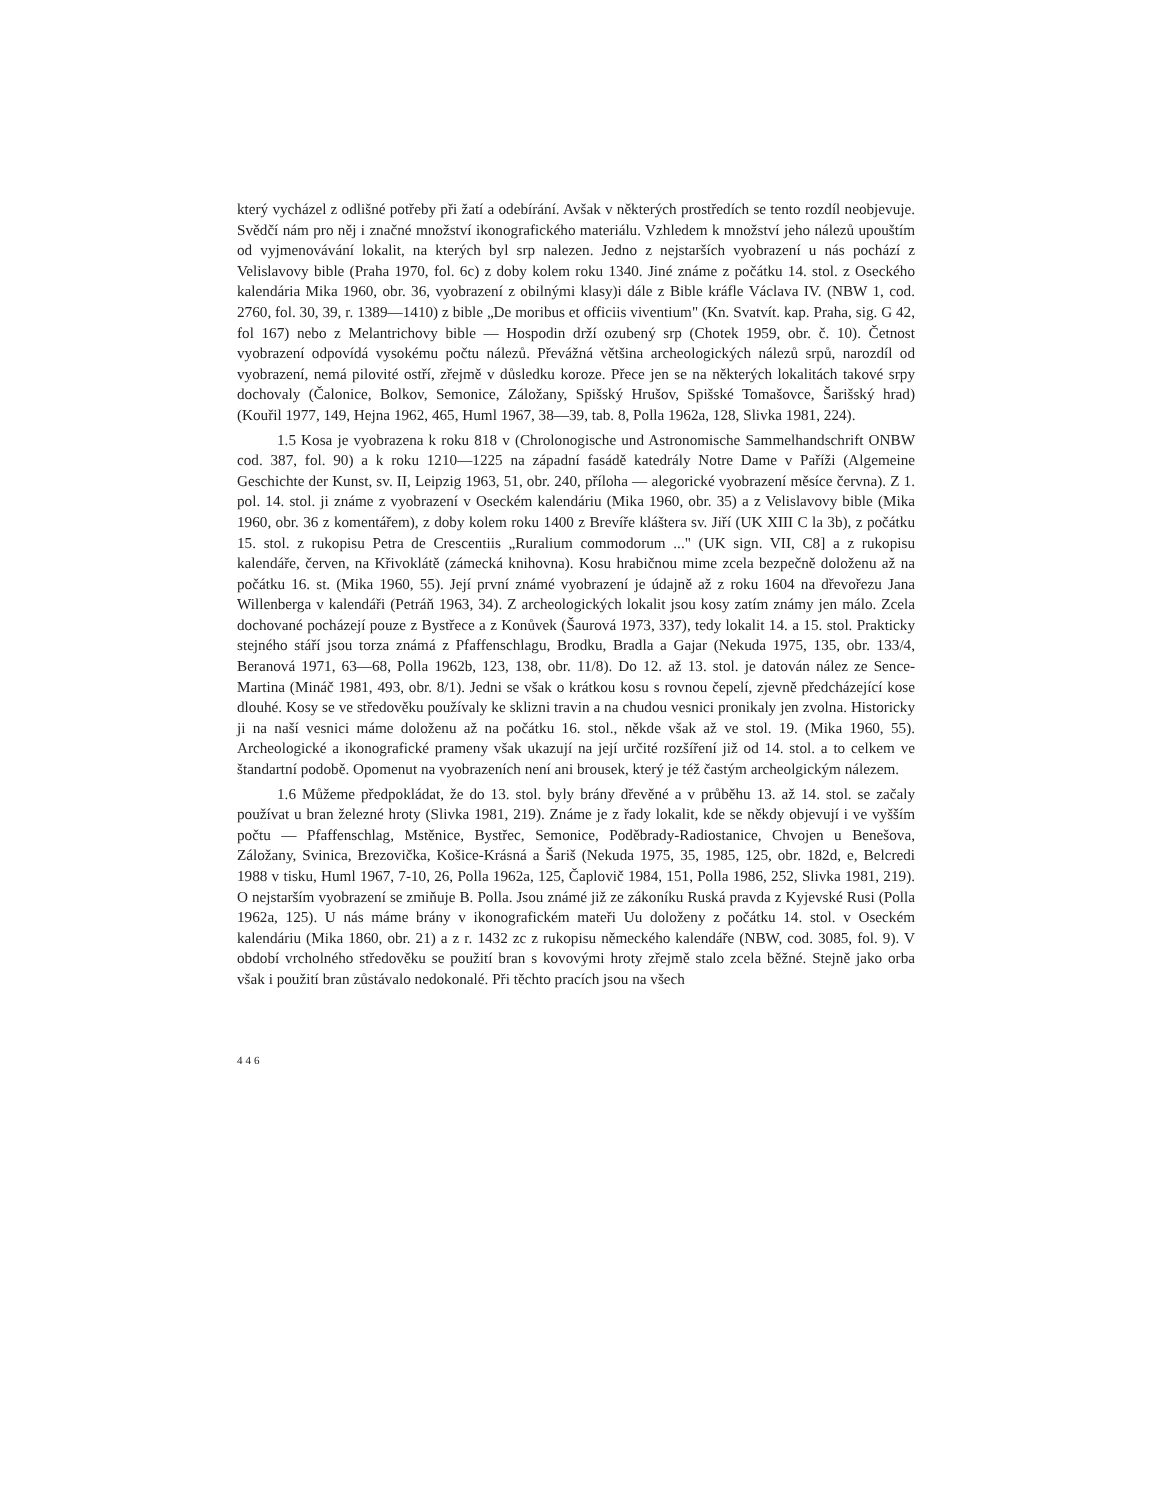který vycházel z odlišné potřeby při žatí a odebírání. Avšak v některých prostředích se tento rozdíl neobjevuje. Svědčí nám pro něj i značné množství ikonografického materiálu. Vzhledem k množství jeho nálezů upouštím od vyjmenovávání lokalit, na kterých byl srp nalezen. Jedno z nejstarších vyobrazení u nás pochází z Velislavovy bible (Praha 1970, fol. 6c) z doby kolem roku 1340. Jiné známe z počátku 14. stol. z Oseckého kalendária Mika 1960, obr. 36, vyobrazení z obilnými klasy)i dále z Bible kráfle Václava IV. (NBW 1, cod. 2760, fol. 30, 39, r. 1389—1410) z bible „De moribus et officiis viventium" (Kn. Svatvít. kap. Praha, sig. G 42, fol 167) nebo z Melantrichovy bible — Hospodin drží ozubený srp (Chotek 1959, obr. č. 10). Četnost vyobrazení odpovídá vysokému počtu nálezů. Převážná většina archeologických nálezů srpů, narozdíl od vyobrazení, nemá pilovité ostří, zřejmě v důsledku koroze. Přece jen se na některých lokalitách takové srpy dochovaly (Čalonice, Bolkov, Semonice, Záložany, Spišský Hrušov, Spišské Tomašovce, Šarišský hrad) (Kouřil 1977, 149, Hejna 1962, 465, Huml 1967, 38—39, tab. 8, Polla 1962a, 128, Slivka 1981, 224).
1.5 Kosa je vyobrazena k roku 818 v (Chrolonogische und Astronomische Sammelhandschrift ONBW cod. 387, fol. 90) a k roku 1210—1225 na západní fasádě katedrály Notre Dame v Paříži (Algemeine Geschichte der Kunst, sv. II, Leipzig 1963, 51, obr. 240, příloha — alegorické vyobrazení měsíce června). Z 1. pol. 14. stol. ji známe z vyobrazení v Oseckém kalendáriu (Mika 1960, obr. 35) a z Velislavovy bible (Mika 1960, obr. 36 z komentářem), z doby kolem roku 1400 z Brevíře kláštera sv. Jiří (UK XIII C la 3b), z počátku 15. stol. z rukopisu Petra de Crescentiis „Ruralium commodorum ..." (UK sign. VII, C8] a z rukopisu kalendáře, červen, na Křivoklátě (zámecká knihovna). Kosu hrabičnou mime zcela bezpečně doloženu až na počátku 16. st. (Mika 1960, 55). Její první známé vyobrazení je údajně až z roku 1604 na dřevořezu Jana Willenberga v kalendáři (Petráň 1963, 34). Z archeologických lokalit jsou kosy zatím známy jen málo. Zcela dochované pocházejí pouze z Bystřece a z Konůvek (Šaurová 1973, 337), tedy lokalit 14. a 15. stol. Prakticky stejného stáří jsou torza známá z Pfaffenschlagu, Brodku, Bradla a Gajar (Nekuda 1975, 135, obr. 133/4, Beranová 1971, 63—68, Polla 1962b, 123, 138, obr. 11/8). Do 12. až 13. stol. je datován nález ze Sence-Martina (Mináč 1981, 493, obr. 8/1). Jedni se však o krátkou kosu s rovnou čepelí, zjevně předcházející kose dlouhé. Kosy se ve středověku používaly ke sklizni travin a na chudou vesnici pronikaly jen zvolna. Historicky ji na naší vesnici máme doloženu až na počátku 16. stol., někde však až ve stol. 19. (Mika 1960, 55). Archeologické a ikonografické prameny však ukazují na její určité rozšíření již od 14. stol. a to celkem ve štandartní podobě. Opomenut na vyobrazeních není ani brousek, který je též častým archeolgickým nálezem.
1.6 Můžeme předpokládat, že do 13. stol. byly brány dřevěné a v průběhu 13. až 14. stol. se začaly používat u bran železné hroty (Slivka 1981, 219). Známe je z řady lokalit, kde se někdy objevují i ve vyšším počtu — Pfaffenschlag, Mstěnice, Bystřec, Semonice, Poděbrady-Radiostanice, Chvojen u Benešova, Záložany, Svinica, Brezovička, Košice-Krásná a Šariš (Nekuda 1975, 35, 1985, 125, obr. 182d, e, Belcredi 1988 v tisku, Huml 1967, 7-10, 26, Polla 1962a, 125, Čaplovič 1984, 151, Polla 1986, 252, Slivka 1981, 219). O nejstarším vyobrazení se zmiňuje B. Polla. Jsou známé již ze zákoníku Ruská pravda z Kyjevské Rusi (Polla 1962a, 125). U nás máme brány v ikonografickém mateři Uu doloženy z počátku 14. stol. v Oseckém kalendáriu (Mika 1860, obr. 21) a z r. 1432 zc z rukopisu německého kalendáře (NBW, cod. 3085, fol. 9). V období vrcholného středověku se použití bran s kovovými hroty zřejmě stalo zcela běžné. Stejně jako orba však i použití bran zůstávalo nedokonalé. Při těchto pracích jsou na všech
446